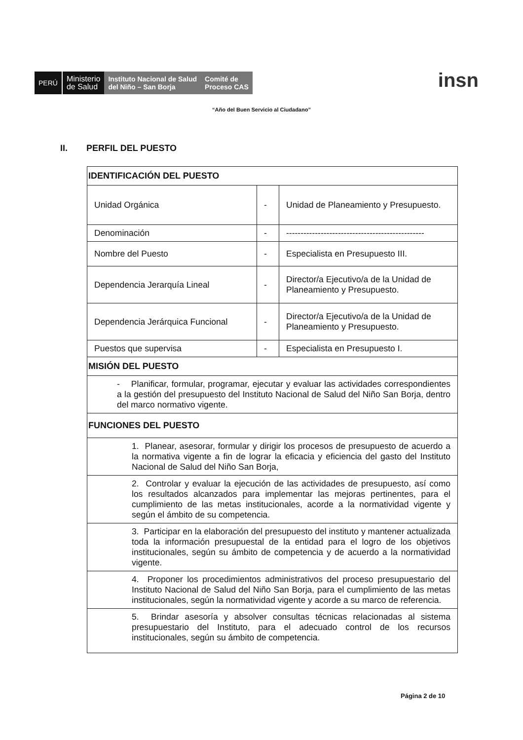PERÚ
Ministerio
de Salud
Instituto Nacional de Salud
del Niño – San Borja
Comité de
Proceso CAS
insn
“Año del Buen Servicio al Ciudadano”
II. PERFIL DEL PUESTO
| IDENTIFICACIÓN DEL PUESTO | | |
| --- | --- | --- |
| Unidad Orgánica | - | Unidad de Planeamiento y Presupuesto. |
| Denominación | - | ------------------------------------------------ |
| Nombre del Puesto | - | Especialista en Presupuesto III. |
| Dependencia Jerarquía Lineal | - | Director/a Ejecutivo/a de la Unidad de Planeamiento y Presupuesto. |
| Dependencia Jerárquica Funcional | - | Director/a Ejecutivo/a de la Unidad de Planeamiento y Presupuesto. |
| Puestos que supervisa | - | Especialista en Presupuesto I. |
| MISIÓN DEL PUESTO | | |
| - Planificar, formular, programar, ejecutar y evaluar las actividades correspondientes a la gestión del presupuesto del Instituto Nacional de Salud del Niño San Borja, dentro del marco normativo vigente. | | |
| FUNCIONES DEL PUESTO | | |
| 1. Planear, asesorar, formular y dirigir los procesos de presupuesto de acuerdo a la normativa vigente a fin de lograr la eficacia y eficiencia del gasto del Instituto Nacional de Salud del Niño San Borja, | | |
| 2. Controlar y evaluar la ejecución de las actividades de presupuesto, así como los resultados alcanzados para implementar las mejoras pertinentes, para el cumplimiento de las metas institucionales, acorde a la normatividad vigente y según el ámbito de su competencia. | | |
| 3. Participar en la elaboración del presupuesto del instituto y mantener actualizada toda la información presupuestal de la entidad para el logro de los objetivos institucionales, según su ámbito de competencia y de acuerdo a la normatividad vigente. | | |
| 4. Proponer los procedimientos administrativos del proceso presupuestario del Instituto Nacional de Salud del Niño San Borja, para el cumplimiento de las metas institucionales, según la normatividad vigente y acorde a su marco de referencia. | | |
| 5. Brindar asesoría y absolver consultas técnicas relacionadas al sistema presupuestario del Instituto, para el adecuado control de los recursos institucionales, según su ámbito de competencia. | | |
Página 2 de 10